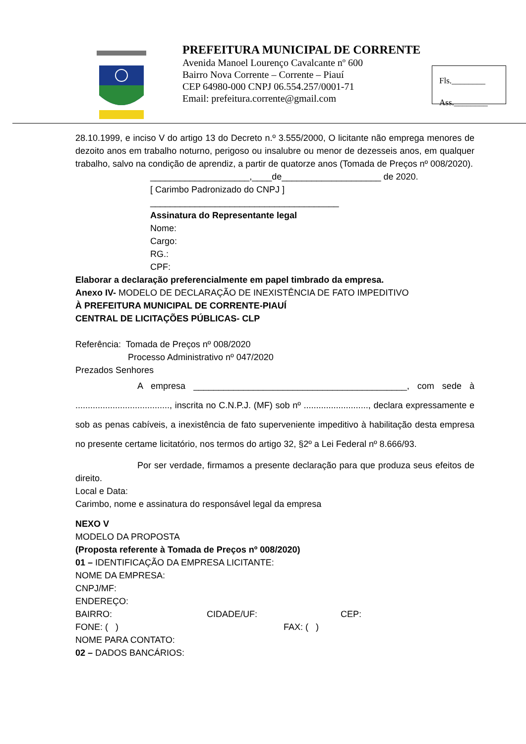PREFEITURA MUNICIPAL DE CORRENTE
Avenida Manoel Lourenço Cavalcante nº 600
Bairro Nova Corrente – Corrente – Piauí
CEP 64980-000 CNPJ 06.554.257/0001-71
Email: prefeitura.corrente@gmail.com
Fls.________
Ass.________
28.10.1999, e inciso V do artigo 13 do Decreto n.º 3.555/2000, O licitante não emprega menores de dezoito anos em trabalho noturno, perigoso ou insalubre ou menor de dezesseis anos, em qualquer trabalho, salvo na condição de aprendiz, a partir de quatorze anos (Tomada de Preços nº 008/2020).
____________________,____de____________________ de 2020.
[ Carimbo Padronizado do CNPJ ]
______________________________________
Assinatura do Representante legal
Nome:
Cargo:
RG.:
CPF:
Elaborar a declaração preferencialmente em papel timbrado da empresa.
Anexo IV- MODELO DE DECLARAÇÃO DE INEXISTÊNCIA DE FATO IMPEDITIVO
À PREFEITURA MUNICIPAL DE CORRENTE-PIAUÍ
CENTRAL DE LICITAÇÕES PÚBLICAS- CLP
Referência: Tomada de Preços nº 008/2020
Processo Administrativo nº 047/2020
Prezados Senhores
A empresa ___________________________________________, com sede à ......................................, inscrita no C.N.P.J. (MF) sob nº .........................., declara expressamente e sob as penas cabíveis, a inexistência de fato superveniente impeditivo à habilitação desta empresa no presente certame licitatório, nos termos do artigo 32, §2º a Lei Federal nº 8.666/93.
Por ser verdade, firmamos a presente declaração para que produza seus efeitos de direito.
Local e Data:
Carimbo, nome e assinatura do responsável legal da empresa
NEXO V
MODELO DA PROPOSTA
(Proposta referente à Tomada de Preços nº 008/2020)
01 – IDENTIFICAÇÃO DA EMPRESA LICITANTE:
NOME DA EMPRESA:
CNPJ/MF:
ENDEREÇO:
BAIRRO: CIDADE/UF: CEP:
FONE: ( ) FAX: ( )
NOME PARA CONTATO:
02 – DADOS BANCÁRIOS: